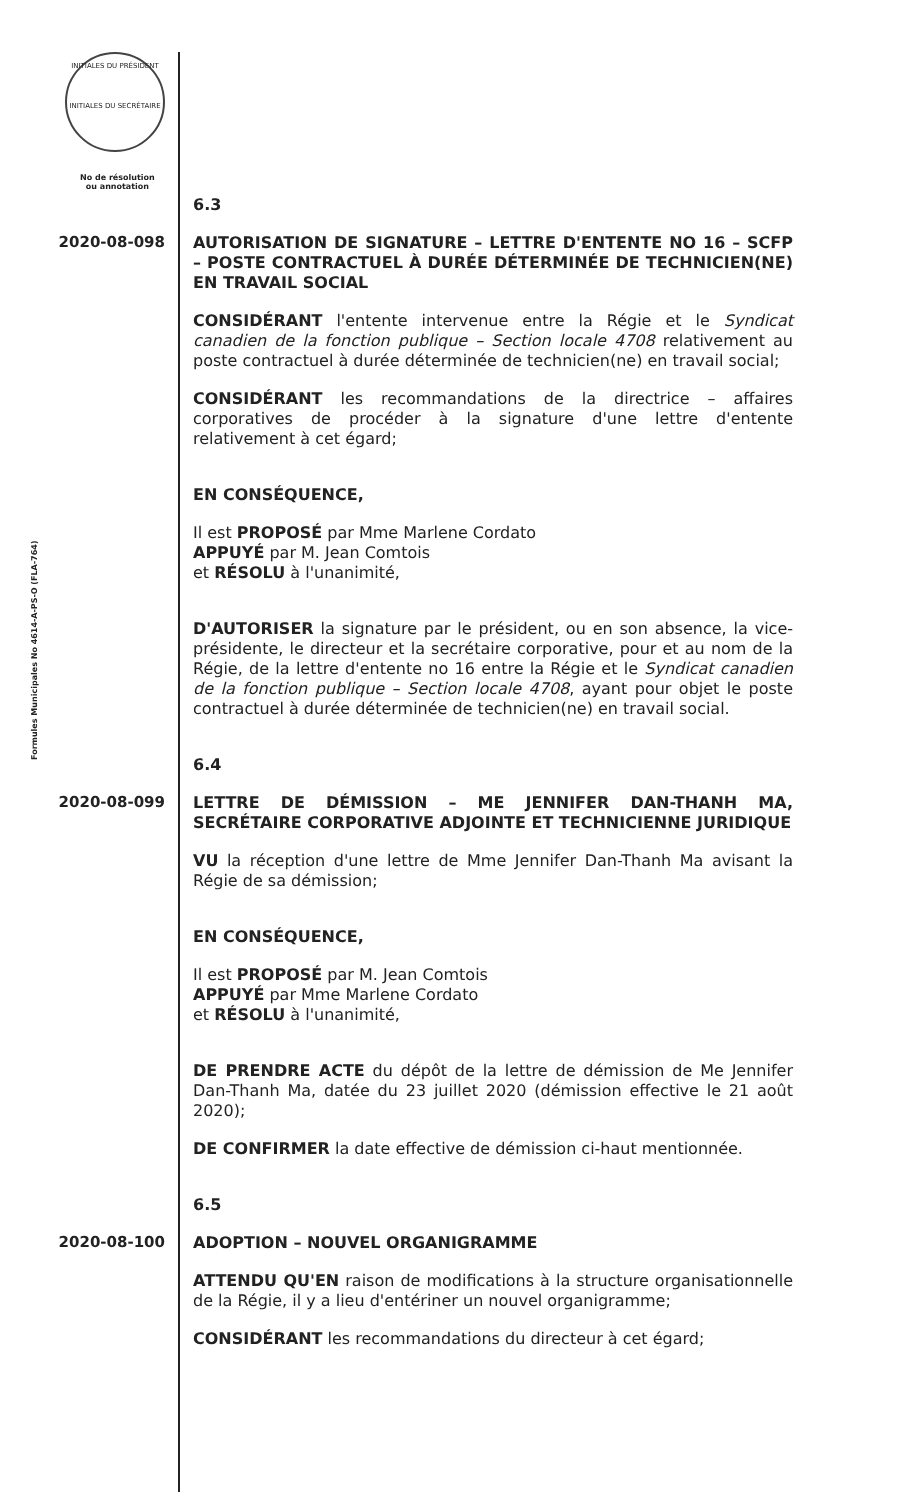INITIALES DU PRÉSIDENT
INITIALES DU SECRÉTAIRE
No de résolution
ou annotation
Formules Municipales No 4614-A-PS-O (FLA-764)
6.3
2020-08-098
AUTORISATION DE SIGNATURE – LETTRE D'ENTENTE NO 16 – SCFP – POSTE CONTRACTUEL À DURÉE DÉTERMINÉE DE TECHNICIEN(NE) EN TRAVAIL SOCIAL
CONSIDÉRANT l'entente intervenue entre la Régie et le Syndicat canadien de la fonction publique – Section locale 4708 relativement au poste contractuel à durée déterminée de technicien(ne) en travail social;
CONSIDÉRANT les recommandations de la directrice – affaires corporatives de procéder à la signature d'une lettre d'entente relativement à cet égard;
EN CONSÉQUENCE,
Il est PROPOSÉ par Mme Marlene Cordato
APPUYÉ par M. Jean Comtois
et RÉSOLU à l'unanimité,
D'AUTORISER la signature par le président, ou en son absence, la vice-présidente, le directeur et la secrétaire corporative, pour et au nom de la Régie, de la lettre d'entente no 16 entre la Régie et le Syndicat canadien de la fonction publique – Section locale 4708, ayant pour objet le poste contractuel à durée déterminée de technicien(ne) en travail social.
6.4
2020-08-099
LETTRE DE DÉMISSION – ME JENNIFER DAN-THANH MA, SECRÉTAIRE CORPORATIVE ADJOINTE ET TECHNICIENNE JURIDIQUE
VU la réception d'une lettre de Mme Jennifer Dan-Thanh Ma avisant la Régie de sa démission;
EN CONSÉQUENCE,
Il est PROPOSÉ par M. Jean Comtois
APPUYÉ par Mme Marlene Cordato
et RÉSOLU à l'unanimité,
DE PRENDRE ACTE du dépôt de la lettre de démission de Me Jennifer Dan-Thanh Ma, datée du 23 juillet 2020 (démission effective le 21 août 2020);
DE CONFIRMER la date effective de démission ci-haut mentionnée.
6.5
2020-08-100
ADOPTION – NOUVEL ORGANIGRAMME
ATTENDU QU'EN raison de modifications à la structure organisationnelle de la Régie, il y a lieu d'entériner un nouvel organigramme;
CONSIDÉRANT les recommandations du directeur à cet égard;